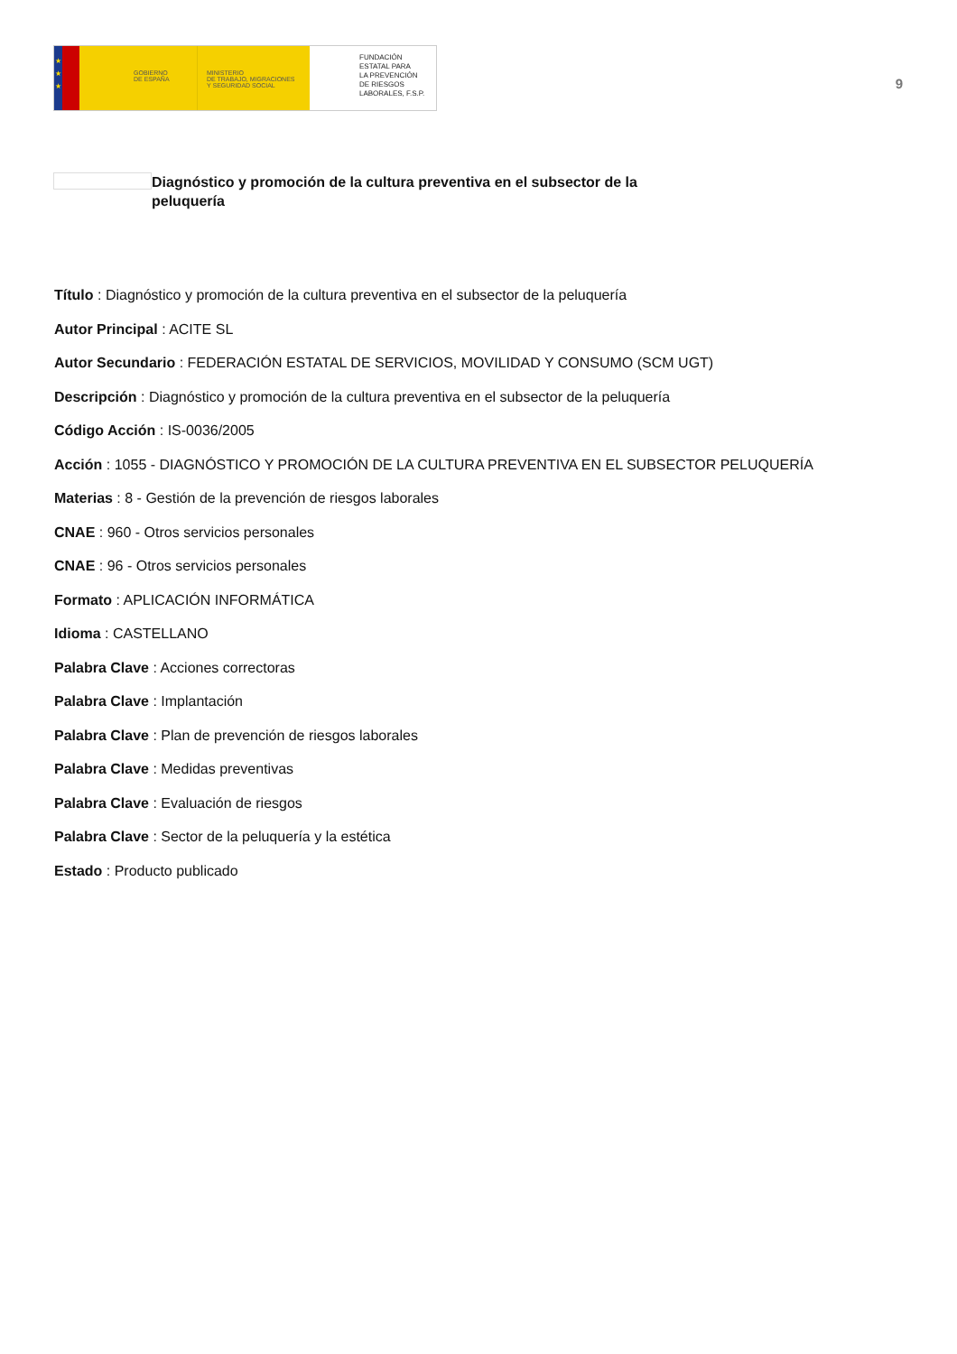★
★
★
GOBIERNO
DE ESPAÑA
MINISTERIO
DE TRABAJO, MIGRACIONES
Y SEGURIDAD SOCIAL
FUNDACIÓN
ESTATAL PARA
LA PREVENCIÓN
DE RIESGOS
LABORALES, F.S.P.
9
Diagnóstico y promoción de la cultura preventiva en el subsector de la peluquería
Título : Diagnóstico y promoción de la cultura preventiva en el subsector de la peluquería
Autor Principal : ACITE SL
Autor Secundario : FEDERACIÓN ESTATAL DE SERVICIOS, MOVILIDAD Y CONSUMO (SCM UGT)
Descripción : Diagnóstico y promoción de la cultura preventiva en el subsector de la peluquería
Código Acción : IS-0036/2005
Acción : 1055 - DIAGNÓSTICO Y PROMOCIÓN DE LA CULTURA PREVENTIVA EN EL SUBSECTOR PELUQUERÍA
Materias : 8 - Gestión de la prevención de riesgos laborales
CNAE : 960 - Otros servicios personales
CNAE : 96 - Otros servicios personales
Formato : APLICACIÓN INFORMÁTICA
Idioma : CASTELLANO
Palabra Clave : Acciones correctoras
Palabra Clave : Implantación
Palabra Clave : Plan de prevención de riesgos laborales
Palabra Clave : Medidas preventivas
Palabra Clave : Evaluación de riesgos
Palabra Clave : Sector de la peluquería y la estética
Estado : Producto publicado